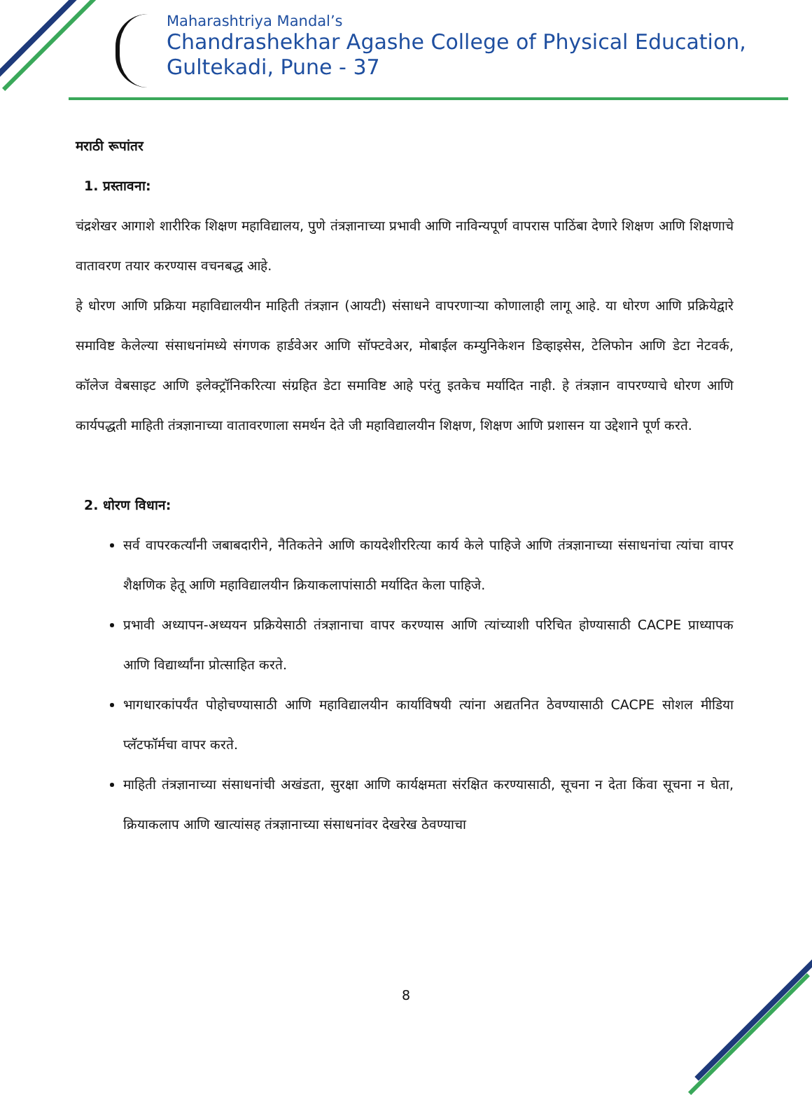Maharashtriya Mandal’s
Chandrashekhar Agashe College of Physical Education,
Gultekadi, Pune - 37
मराठी रूपांतर
1. प्रस्तावना:
चंद्रशेखर आगाशे शारीरिक शिक्षण महाविद्यालय, पुणे तंत्रज्ञानाच्या प्रभावी आणि नाविन्यपूर्ण वापरास पाठिंबा देणारे शिक्षण आणि शिक्षणाचे वातावरण तयार करण्यास वचनबद्ध आहे.
हे धोरण आणि प्रक्रिया महाविद्यालयीन माहिती तंत्रज्ञान (आयटी) संसाधने वापरणाऱ्या कोणालाही लागू आहे. या धोरण आणि प्रक्रियेद्वारे समाविष्ट केलेल्या संसाधनांमध्ये संगणक हार्डवेअर आणि सॉफ्टवेअर, मोबाईल कम्युनिकेशन डिव्हाइसेस, टेलिफोन आणि डेटा नेटवर्क, कॉलेज वेबसाइट आणि इलेक्ट्रॉनिकरित्या संग्रहित डेटा समाविष्ट आहे परंतु इतकेच मर्यादित नाही. हे तंत्रज्ञान वापरण्याचे धोरण आणि कार्यपद्धती माहिती तंत्रज्ञानाच्या वातावरणाला समर्थन देते जी महाविद्यालयीन शिक्षण, शिक्षण आणि प्रशासन या उद्देशाने पूर्ण करते.
2. धोरण विधान:
सर्व वापरकर्त्यांनी जबाबदारीने, नैतिकतेने आणि कायदेशीररित्या कार्य केले पाहिजे आणि तंत्रज्ञानाच्या संसाधनांचा त्यांचा वापर शैक्षणिक हेतू आणि महाविद्यालयीन क्रियाकलापांसाठी मर्यादित केला पाहिजे.
प्रभावी अध्यापन-अध्ययन प्रक्रियेसाठी तंत्रज्ञानाचा वापर करण्यास आणि त्यांच्याशी परिचित होण्यासाठी CACPE प्राध्यापक आणि विद्यार्थ्यांना प्रोत्साहित करते.
भागधारकांपर्यंत पोहोचण्यासाठी आणि महाविद्यालयीन कार्याविषयी त्यांना अद्यतनित ठेवण्यासाठी CACPE सोशल मीडिया प्लॅटफॉर्मचा वापर करते.
माहिती तंत्रज्ञानाच्या संसाधनांची अखंडता, सुरक्षा आणि कार्यक्षमता संरक्षित करण्यासाठी, सूचना न देता किंवा सूचना न घेता, क्रियाकलाप आणि खात्यांसह तंत्रज्ञानाच्या संसाधनांवर देखरेख ठेवण्याचा
8